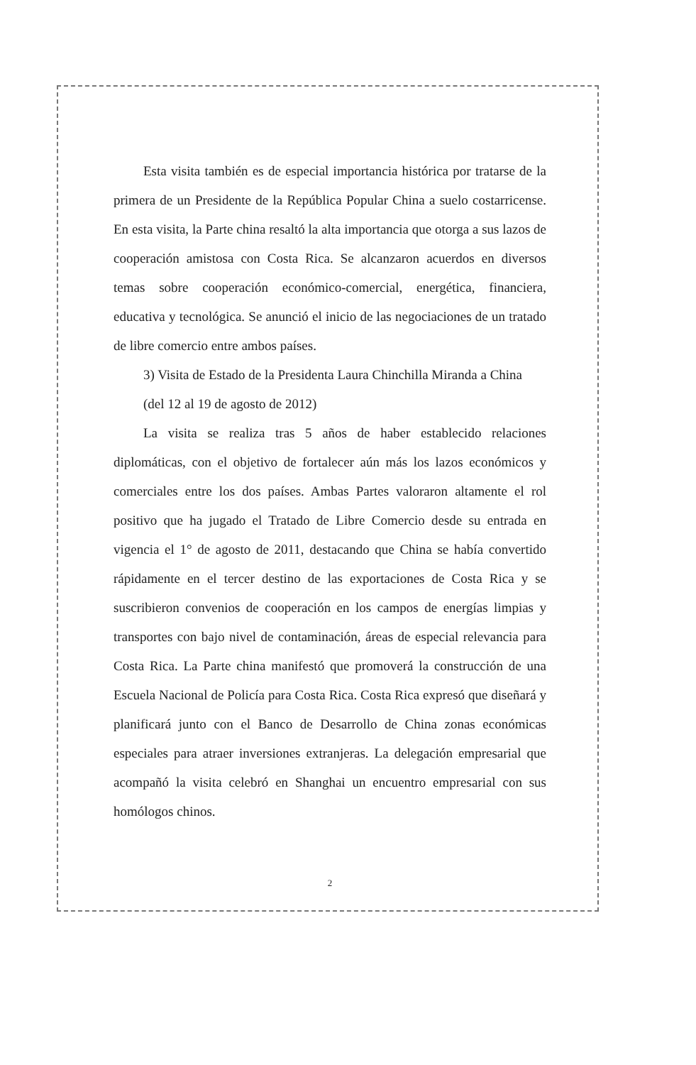Esta visita también es de especial importancia histórica por tratarse de la primera de un Presidente de la República Popular China a suelo costarricense. En esta visita, la Parte china resaltó la alta importancia que otorga a sus lazos de cooperación amistosa con Costa Rica. Se alcanzaron acuerdos en diversos temas sobre cooperación económico-comercial, energética, financiera, educativa y tecnológica. Se anunció el inicio de las negociaciones de un tratado de libre comercio entre ambos países.
3) Visita de Estado de la Presidenta Laura Chinchilla Miranda a China
(del 12 al 19 de agosto de 2012)
La visita se realiza tras 5 años de haber establecido relaciones diplomáticas, con el objetivo de fortalecer aún más los lazos económicos y comerciales entre los dos países. Ambas Partes valoraron altamente el rol positivo que ha jugado el Tratado de Libre Comercio desde su entrada en vigencia el 1° de agosto de 2011, destacando que China se había convertido rápidamente en el tercer destino de las exportaciones de Costa Rica y se suscribieron convenios de cooperación en los campos de energías limpias y transportes con bajo nivel de contaminación, áreas de especial relevancia para Costa Rica. La Parte china manifestó que promoverá la construcción de una Escuela Nacional de Policía para Costa Rica. Costa Rica expresó que diseñará y planificará junto con el Banco de Desarrollo de China zonas económicas especiales para atraer inversiones extranjeras. La delegación empresarial que acompañó la visita celebró en Shanghai un encuentro empresarial con sus homólogos chinos.
2